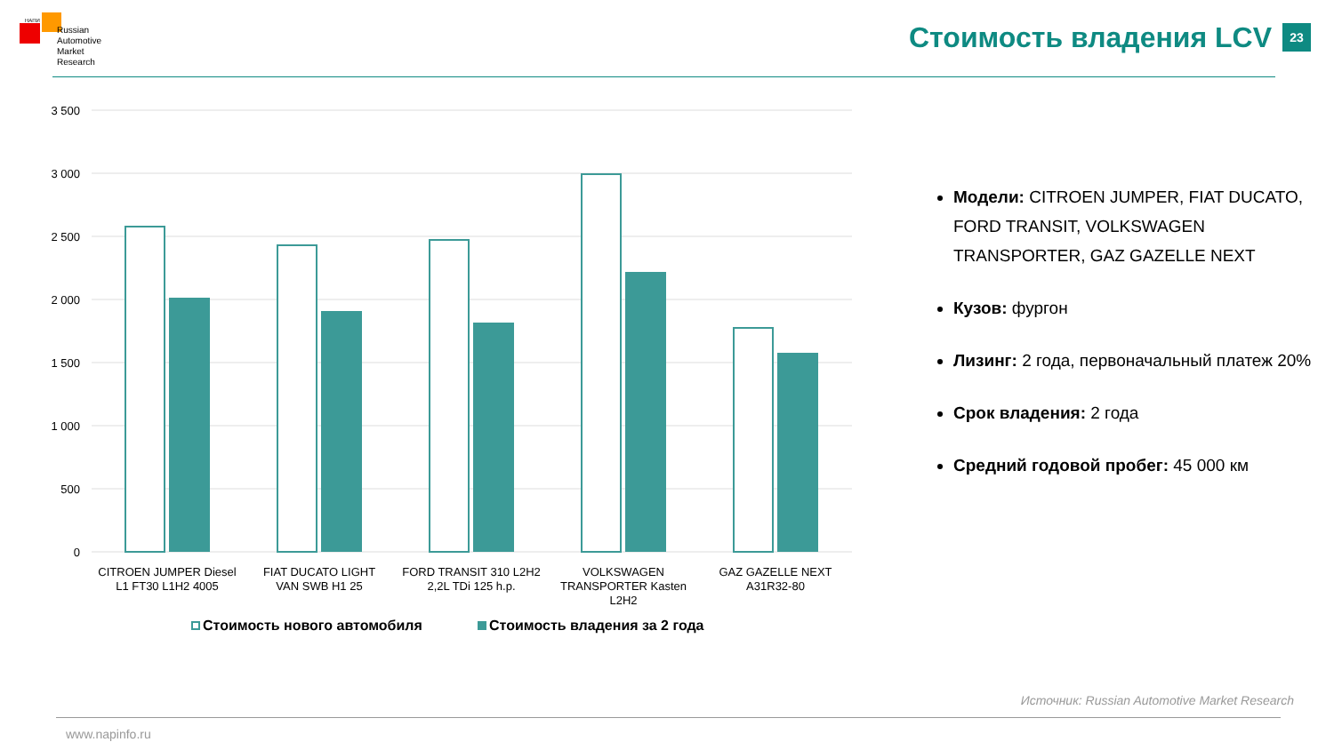НАПИ
Russian
Automotive
Market
Research
Стоимость владения LCV 23
3 500
3 000
2 500
2 000
1 500
1 000
500
0
CITROEN JUMPER Diesel
L1 FT30 L1H2 4005
FIAT DUCATO LIGHT
VAN SWB H1 25
FORD TRANSIT 310 L2H2
2,2L TDi 125 h.p.
VOLKSWAGEN
TRANSPORTER Kasten
L2H2
GAZ GAZELLE NEXT
A31R32-80
Стоимость нового автомобиля
Стоимость владения за 2 года
Модели: CITROEN JUMPER, FIAT DUCATO, FORD TRANSIT, VOLKSWAGEN TRANSPORTER, GAZ GAZELLE NEXT
Кузов: фургон
Лизинг: 2 года, первоначальный платеж 20%
Срок владения: 2 года
Средний годовой пробег: 45 000 км
Источник: Russian Automotive Market Research
www.napinfo.ru